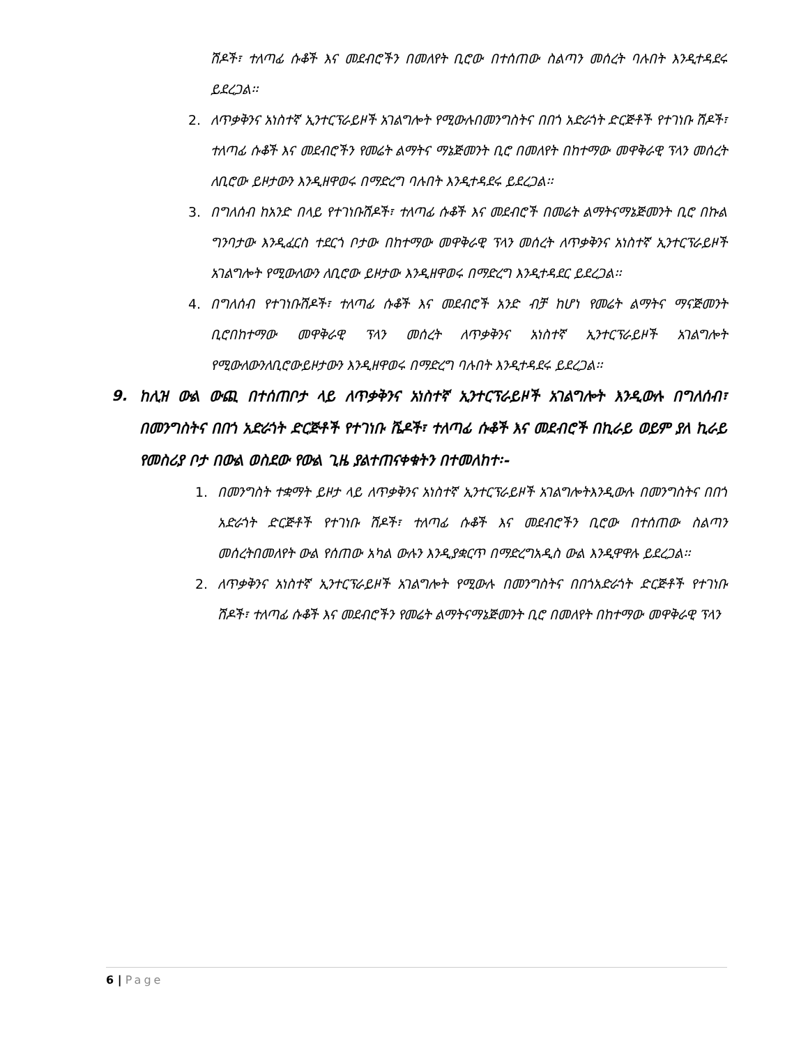ሽዶች፣ ተለጣፊ ሱቆች እና መደብሮችን በመለየት ቢሮው በተሰጠው ስልጣን መሰረት ባሉበት እንዲተዳደሩ ይደረጋል፡፡
2. ለጥቃቅንና አነስተኛ ኢንተርፕራይዞች አገልግሎት የሚውሉበመንግስትና በበጎ አድራጎት ድርጅቶች የተገነቡ ሽዶች፣ ተለጣፊ ሱቆች እና መደብሮችን የመሬት ልማትና ማኔጅመንት ቢሮ በመለየት በከተማው መዋቅራዊ ፕላን መሰረት ለቢሮው ይዞታውን እንዲዘዋወሩ በማድረግ ባሉበት እንዲተዳደሩ ይደረጋል፡፡
3. በግለሰብ ከአንድ በላይ የተገነቡሽዶች፣ ተለጣፊ ሱቆች እና መደብሮች በመሬት ልማትናማኔጅመንት ቢሮ በኩል ግንባታው እንዲፈርስ ተደርጎ ቦታው በከተማው መዋቅራዊ ፕላን መሰረት ለጥቃቅንና አነስተኛ ኢንተርፕራይዞች አገልግሎት የሚውለውን ለቢሮው ይዞታው እንዲዘዋወሩ በማድረግ እንዲተዳደር ይደረጋል፡፡
4. በግለሰብ የተገነቡሽዶች፣ ተለጣፊ ሱቆች እና መደብሮች አንድ ብቻ ከሆነ የመሬት ልማትና ማናጅመንት ቢሮበከተማው መዋቅራዊ ፕላን መሰረት ለጥቃቅንና አነስተኛ ኢንተርፕራይዞች አገልግሎት የሚውለውንለቢሮውይዞታውን እንዲዘዋወሩ በማድረግ ባሉበት እንዲተዳደሩ ይደረጋል፡፡
9.
ከሊዝ ውል ውጪ በተሰጠቦታ ላይ ለጥቃቅንና አነስተኛ ኢንተርፕራይዞች አገልግሎት እንዲውሉ በግለሰብ፣ በመንግስትና በበጎ አድራጎት ድርጅቶች የተገነቡ ሼዶች፣ ተለጣፊ ሱቆች እና መደብሮች በኪራይ ወይም ያለ ኪራይ የመስሪያ ቦታ በውል ወስደው የውል ጊዜ ያልተጠናቀቁትን በተመለከተ፡-
1. በመንግስት ተቋማት ይዞታ ላይ ለጥቃቅንና አነስተኛ ኢንተርፕራይዞች አገልግሎትእንዲውሉ በመንግስትና በበጎ አድራጎት ድርጅቶች የተገነቡ ሽዶች፣ ተለጣፊ ሱቆች እና መደብሮችን ቢሮው በተሰጠው ስልጣን መሰረትበመለየት ውል የሰጠው አካል ውሉን እንዲያቋርጥ በማድረግአዲስ ውል እንዲዋዋሉ ይደረጋል፡፡
2. ለጥቃቅንና አነስተኛ ኢንተርፕራይዞች አገልግሎት የሚውሉ በመንግስትና በበጎአድራጎት ድርጅቶች የተገነቡ ሽዶች፣ ተለጣፊ ሱቆች እና መደብሮችን የመሬት ልማትናማኔጅመንት ቢሮ በመለየት በከተማው መዋቅራዊ ፕላን
6 | Page